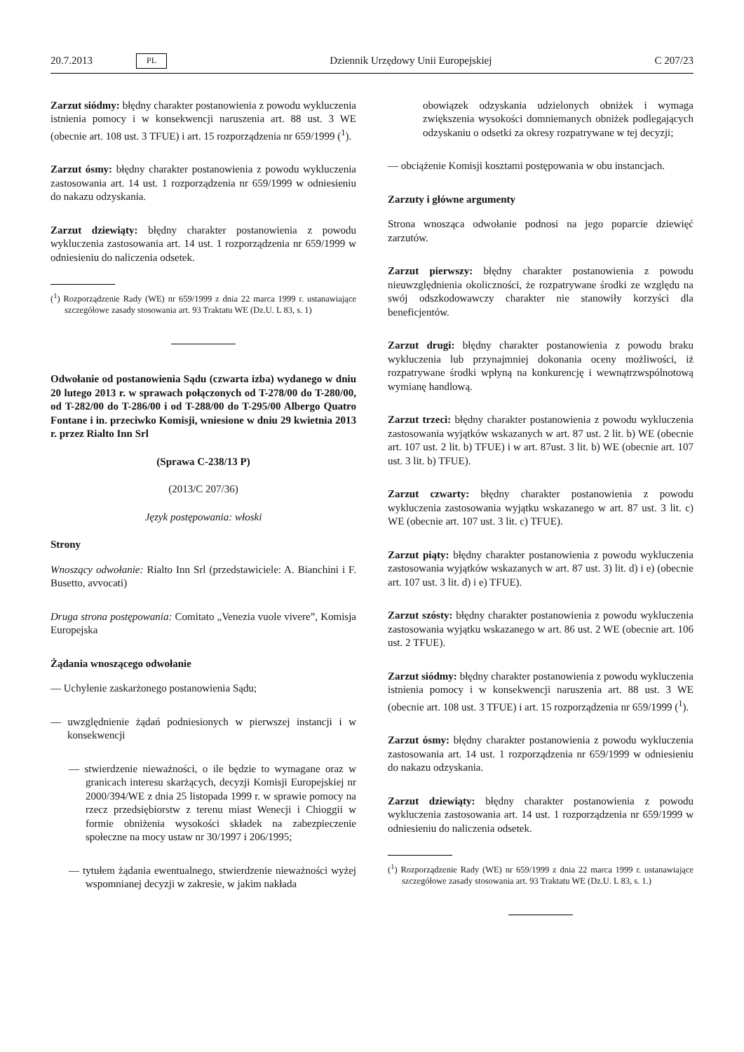20.7.2013 PL Dziennik Urzędowy Unii Europejskiej C 207/23
Zarzut siódmy: błędny charakter postanowienia z powodu wykluczenia istnienia pomocy i w konsekwencji naruszenia art. 88 ust. 3 WE (obecnie art. 108 ust. 3 TFUE) i art. 15 rozporządzenia nr 659/1999 (<sup>1</sup>).
Zarzut ósmy: błędny charakter postanowienia z powodu wykluczenia zastosowania art. 14 ust. 1 rozporządzenia nr 659/1999 w odniesieniu do nakazu odzyskania.
Zarzut dziewiąty: błędny charakter postanowienia z powodu wykluczenia zastosowania art. 14 ust. 1 rozporządzenia nr 659/1999 w odniesieniu do naliczenia odsetek.
(<sup>1</sup>) Rozporządzenie Rady (WE) nr 659/1999 z dnia 22 marca 1999 r. ustanawiające szczegółowe zasady stosowania art. 93 Traktatu WE (Dz.U. L 83, s. 1)
Odwołanie od postanowienia Sądu (czwarta izba) wydanego w dniu 20 lutego 2013 r. w sprawach połączonych od T-278/00 do T-280/00, od T-282/00 do T-286/00 i od T-288/00 do T-295/00 Albergo Quatro Fontane i in. przeciwko Komisji, wniesione w dniu 29 kwietnia 2013 r. przez Rialto Inn Srl
(Sprawa C-238/13 P)
(2013/C 207/36)
Język postępowania: włoski
Strony
Wnoszący odwołanie: Rialto Inn Srl (przedstawiciele: A. Bianchini i F. Busetto, avvocati)
Druga strona postępowania: Comitato „Venezia vuole vivere”, Komisja Europejska
Żądania wnoszącego odwołanie
— Uchylenie zaskarżonego postanowienia Sądu;
— uwzględnienie żądań podniesionych w pierwszej instancji i w konsekwencji
— stwierdzenie nieważności, o ile będzie to wymagane oraz w granicach interesu skarżących, decyzji Komisji Europejskiej nr 2000/394/WE z dnia 25 listopada 1999 r. w sprawie pomocy na rzecz przedsiębiorstw z terenu miast Wenecji i Chioggii w formie obniżenia wysokości składek na zabezpieczenie społeczne na mocy ustaw nr 30/1997 i 206/1995;
— tytułem żądania ewentualnego, stwierdzenie nieważności wyżej wspomnianej decyzji w zakresie, w jakim nakłada
obowiązek odzyskania udzielonych obniżek i wymaga zwiększenia wysokości domniemanych obniżek podlegających odzyskaniu o odsetki za okresy rozpatrywane w tej decyzji;
— obciążenie Komisji kosztami postępowania w obu instancjach.
Zarzuty i główne argumenty
Strona wnosząca odwołanie podnosi na jego poparcie dziewięć zarzutów.
Zarzut pierwszy: błędny charakter postanowienia z powodu nieuwzględnienia okoliczności, że rozpatrywane środki ze względu na swój odszkodowawczy charakter nie stanowiły korzyści dla beneficjentów.
Zarzut drugi: błędny charakter postanowienia z powodu braku wykluczenia lub przynajmniej dokonania oceny możliwości, iż rozpatrywane środki wpłyną na konkurencję i wewnątrzwspólnotową wymianę handlową.
Zarzut trzeci: błędny charakter postanowienia z powodu wykluczenia zastosowania wyjątków wskazanych w art. 87 ust. 2 lit. b) WE (obecnie art. 107 ust. 2 lit. b) TFUE) i w art. 87ust. 3 lit. b) WE (obecnie art. 107 ust. 3 lit. b) TFUE).
Zarzut czwarty: błędny charakter postanowienia z powodu wykluczenia zastosowania wyjątku wskazanego w art. 87 ust. 3 lit. c) WE (obecnie art. 107 ust. 3 lit. c) TFUE).
Zarzut piąty: błędny charakter postanowienia z powodu wykluczenia zastosowania wyjątków wskazanych w art. 87 ust. 3) lit. d) i e) (obecnie art. 107 ust. 3 lit. d) i e) TFUE).
Zarzut szósty: błędny charakter postanowienia z powodu wykluczenia zastosowania wyjątku wskazanego w art. 86 ust. 2 WE (obecnie art. 106 ust. 2 TFUE).
Zarzut siódmy: błędny charakter postanowienia z powodu wykluczenia istnienia pomocy i w konsekwencji naruszenia art. 88 ust. 3 WE (obecnie art. 108 ust. 3 TFUE) i art. 15 rozporządzenia nr 659/1999 (<sup>1</sup>).
Zarzut ósmy: błędny charakter postanowienia z powodu wykluczenia zastosowania art. 14 ust. 1 rozporządzenia nr 659/1999 w odniesieniu do nakazu odzyskania.
Zarzut dziewiąty: błędny charakter postanowienia z powodu wykluczenia zastosowania art. 14 ust. 1 rozporządzenia nr 659/1999 w odniesieniu do naliczenia odsetek.
(<sup>1</sup>) Rozporządzenie Rady (WE) nr 659/1999 z dnia 22 marca 1999 r. ustanawiające szczegółowe zasady stosowania art. 93 Traktatu WE (Dz.U. L 83, s. 1.)